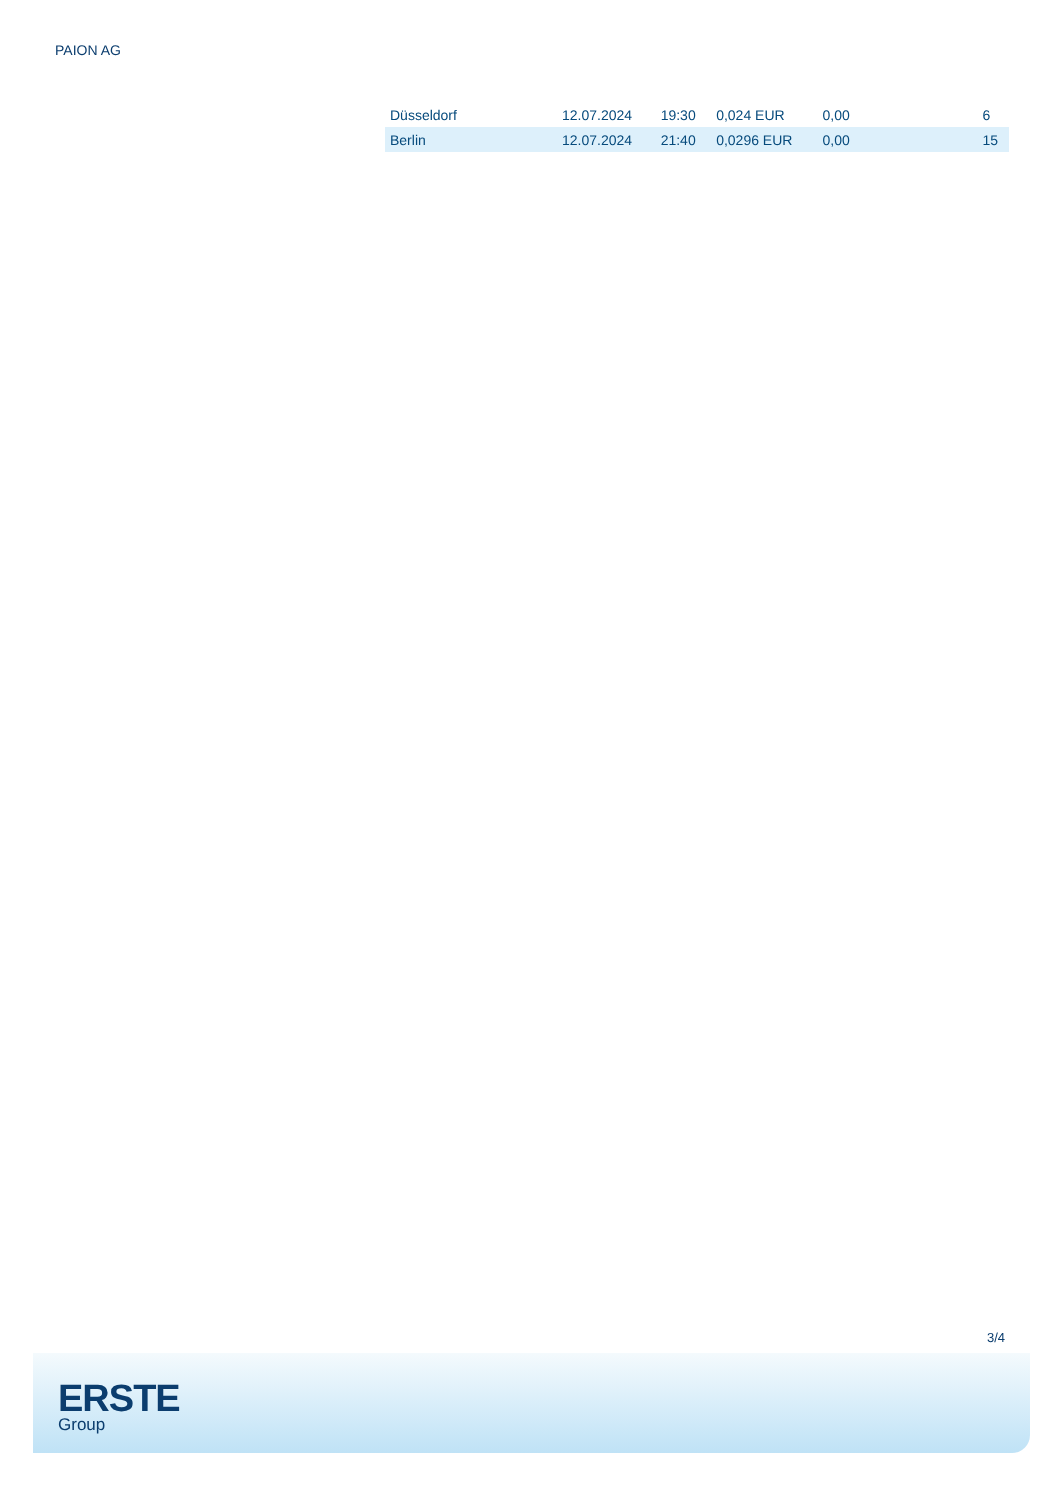PAION AG
| Düsseldorf | 12.07.2024 | 19:30 | 0,024 EUR | 0,00 | 6 |
| Berlin | 12.07.2024 | 21:40 | 0,0296 EUR | 0,00 | 15 |
3/4
ERSTE
Group